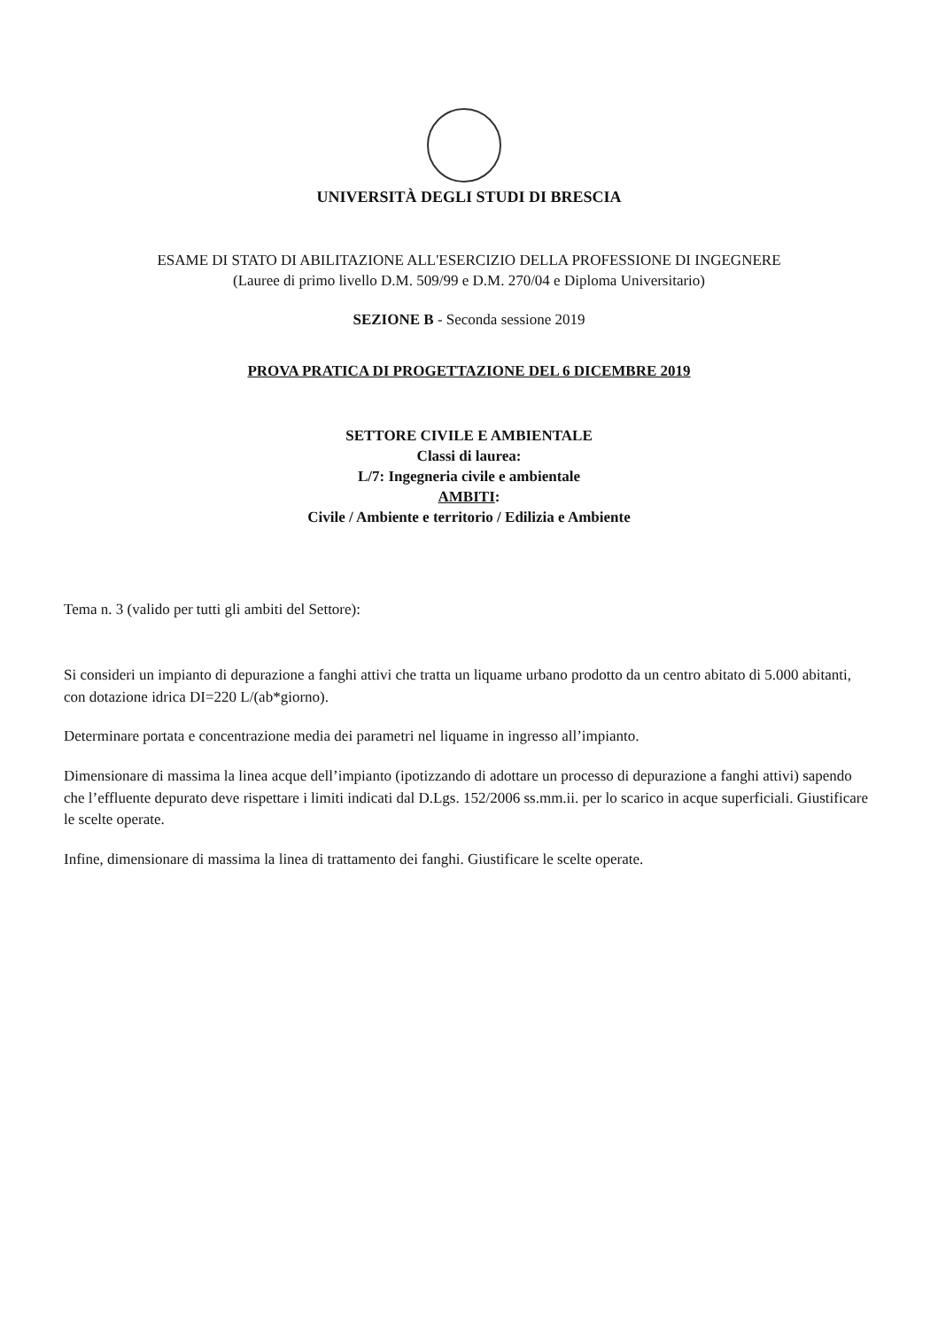UNIVERSITÀ DEGLI STUDI DI BRESCIA
ESAME DI STATO DI ABILITAZIONE ALL'ESERCIZIO DELLA PROFESSIONE DI INGEGNERE
(Lauree di primo livello D.M. 509/99 e D.M. 270/04 e Diploma Universitario)
SEZIONE B - Seconda sessione 2019
PROVA PRATICA DI PROGETTAZIONE DEL 6 DICEMBRE 2019
SETTORE CIVILE E AMBIENTALE
Classi di laurea:
L/7: Ingegneria civile e ambientale
AMBITI:
Civile / Ambiente e territorio / Edilizia e Ambiente
Tema n. 3 (valido per tutti gli ambiti del Settore):
Si consideri un impianto di depurazione a fanghi attivi che tratta un liquame urbano prodotto da un centro abitato di 5.000 abitanti, con dotazione idrica DI=220 L/(ab*giorno).
Determinare portata e concentrazione media dei parametri nel liquame in ingresso all’impianto.
Dimensionare di massima la linea acque dell’impianto (ipotizzando di adottare un processo di depurazione a fanghi attivi) sapendo che l’effluente depurato deve rispettare i limiti indicati dal D.Lgs. 152/2006 ss.mm.ii. per lo scarico in acque superficiali. Giustificare le scelte operate.
Infine, dimensionare di massima la linea di trattamento dei fanghi. Giustificare le scelte operate.